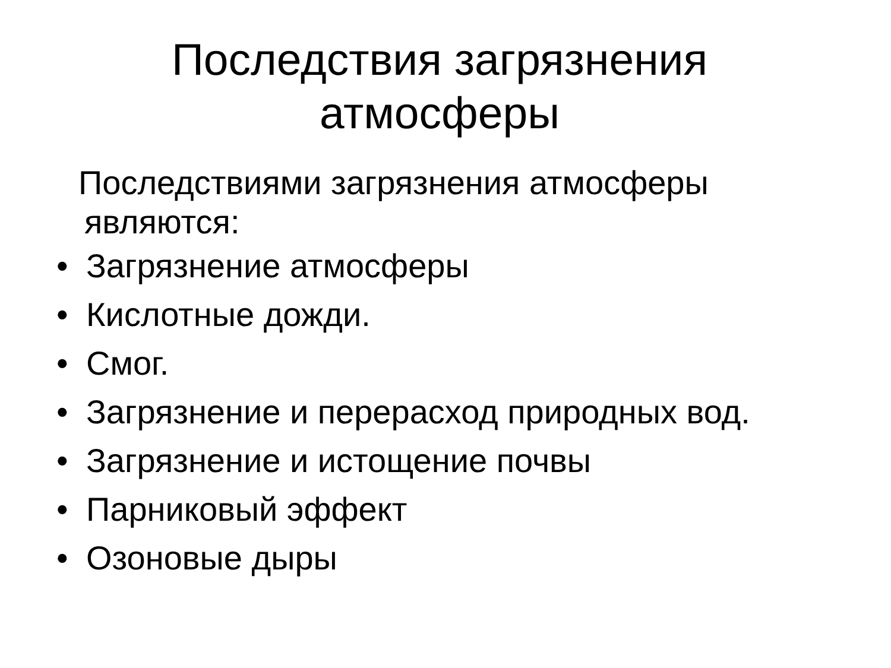Последствия загрязнения атмосферы
Последствиями загрязнения атмосферы
являются:
• Загрязнение атмосферы
• Кислотные дожди.
• Смог.
• Загрязнение и перерасход природных вод.
• Загрязнение и истощение почвы
• Парниковый эффект
• Озоновые дыры